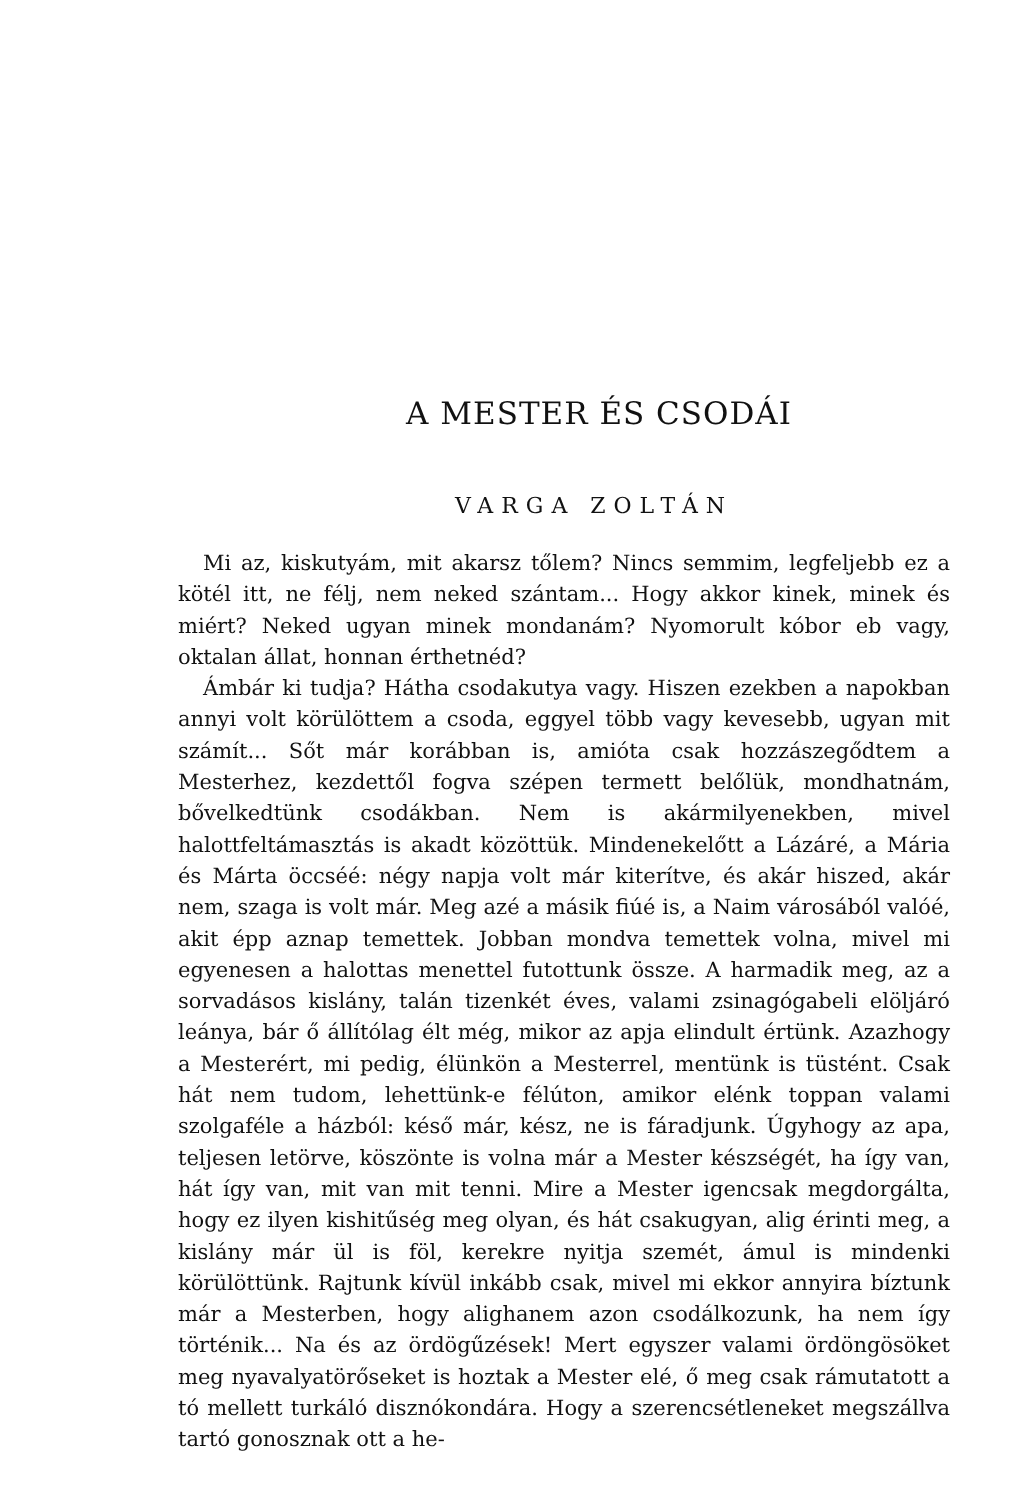A MESTER ÉS CSODÁI
VARGA ZOLTÁN
Mi az, kiskutyám, mit akarsz tőlem? Nincs semmim, legfeljebb ez a kötél itt, ne félj, nem neked szántam... Hogy akkor kinek, minek és miért? Neked ugyan minek mondanám? Nyomorult kóbor eb vagy, oktalan állat, honnan érthetnéd?
Ámbár ki tudja? Hátha csodakutya vagy. Hiszen ezekben a napokban annyi volt körülöttem a csoda, eggyel több vagy kevesebb, ugyan mit számít... Sőt már korábban is, amióta csak hozzászegődtem a Mesterhez, kezdettől fogva szépen termett belőlük, mondhatnám, bővelkedtünk csodákban. Nem is akármilyenekben, mivel halottfeltámasztás is akadt közöttük. Mindenekelőtt a Lázáré, a Mária és Márta öccséé: négy napja volt már kiterítve, és akár hiszed, akár nem, szaga is volt már. Meg azé a másik fiúé is, a Naim városából valóé, akit épp aznap temettek. Jobban mondva temettek volna, mivel mi egyenesen a halottas menettel futottunk össze. A harmadik meg, az a sorvadásos kislány, talán tizenkét éves, valami zsinagógabeli elöljáró leánya, bár ő állítólag élt még, mikor az apja elindult értünk. Azazhogy a Mesterért, mi pedig, élünkön a Mesterrel, mentünk is tüstént. Csak hát nem tudom, lehettünk-e félúton, amikor elénk toppan valami szolgaféle a házból: késő már, kész, ne is fáradjunk. Úgyhogy az apa, teljesen letörve, köszönte is volna már a Mester készségét, ha így van, hát így van, mit van mit tenni. Mire a Mester igencsak megdorgálta, hogy ez ilyen kishitűség meg olyan, és hát csakugyan, alig érinti meg, a kislány már ül is föl, kerekre nyitja szemét, ámul is mindenki körülöttünk. Rajtunk kívül inkább csak, mivel mi ekkor annyira bíztunk már a Mesterben, hogy alighanem azon csodálkozunk, ha nem így történik... Na és az ördögűzések! Mert egyszer valami ördöngösöket meg nyavalyatörőseket is hoztak a Mester elé, ő meg csak rámutatott a tó mellett turkáló disznókondára. Hogy a szerencsétleneket megszállva tartó gonosznak ott a he-